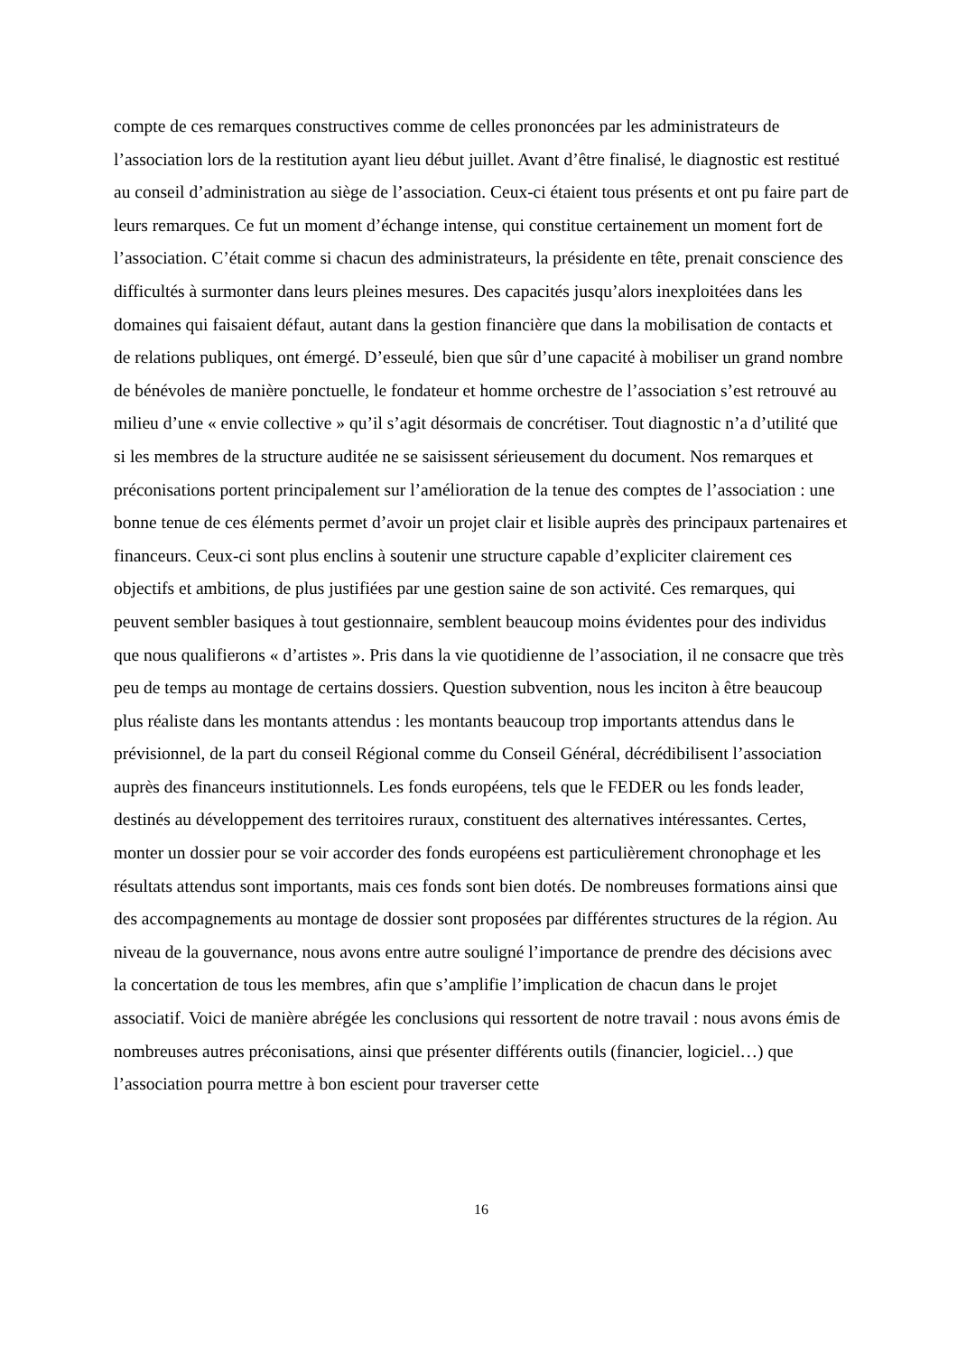compte de ces remarques constructives comme de celles prononcées par les administrateurs de l’association lors de la restitution ayant lieu début juillet. Avant d’être finalisé, le diagnostic est restitué au conseil d’administration au siège de l’association. Ceux-ci étaient tous présents et ont pu faire part de leurs remarques. Ce fut un moment d’échange intense, qui constitue certainement un moment fort de l’association. C’était comme si chacun des administrateurs, la présidente en tête, prenait conscience des difficultés à surmonter dans leurs pleines mesures. Des capacités jusqu’alors inexploitées dans les domaines qui faisaient défaut, autant dans la gestion financière que dans la mobilisation de contacts et de relations publiques, ont émergé. D’esseulé, bien que sûr d’une capacité à mobiliser un grand nombre de bénévoles de manière ponctuelle, le fondateur et homme orchestre de l’association s’est retrouvé au milieu d’une « envie collective » qu’il s’agit désormais de concrétiser. Tout diagnostic n’a d’utilité que si les membres de la structure auditée ne se saisissent sérieusement du document. Nos remarques et préconisations portent principalement sur l’amélioration de la tenue des comptes de l’association : une bonne tenue de ces éléments permet d’avoir un projet clair et lisible auprès des principaux partenaires et financeurs. Ceux-ci sont plus enclins à soutenir une structure capable d’expliciter clairement ces objectifs et ambitions, de plus justifiées par une gestion saine de son activité. Ces remarques, qui peuvent sembler basiques à tout gestionnaire, semblent beaucoup moins évidentes pour des individus que nous qualifierons « d’artistes ». Pris dans la vie quotidienne de l’association, il ne consacre que très peu de temps au montage de certains dossiers. Question subvention, nous les inciton à être beaucoup plus réaliste dans les montants attendus : les montants beaucoup trop importants attendus dans le prévisionnel, de la part du conseil Régional comme du Conseil Général, décrédibilisent l’association auprès des financeurs institutionnels. Les fonds européens, tels que le FEDER ou les fonds leader, destinés au développement des territoires ruraux, constituent des alternatives intéressantes. Certes, monter un dossier pour se voir accorder des fonds européens est particulièrement chronophage et les résultats attendus sont importants, mais ces fonds sont bien dotés. De nombreuses formations ainsi que des accompagnements au montage de dossier sont proposées par différentes structures de la région. Au niveau de la gouvernance, nous avons entre autre souligné l’importance de prendre des décisions avec la concertation de tous les membres, afin que s’amplifie l’implication de chacun dans le projet associatif. Voici de manière abrégée les conclusions qui ressortent de notre travail : nous avons émis de nombreuses autres préconisations, ainsi que présenter différents outils (financier, logiciel…) que l’association pourra mettre à bon escient pour traverser cette
16